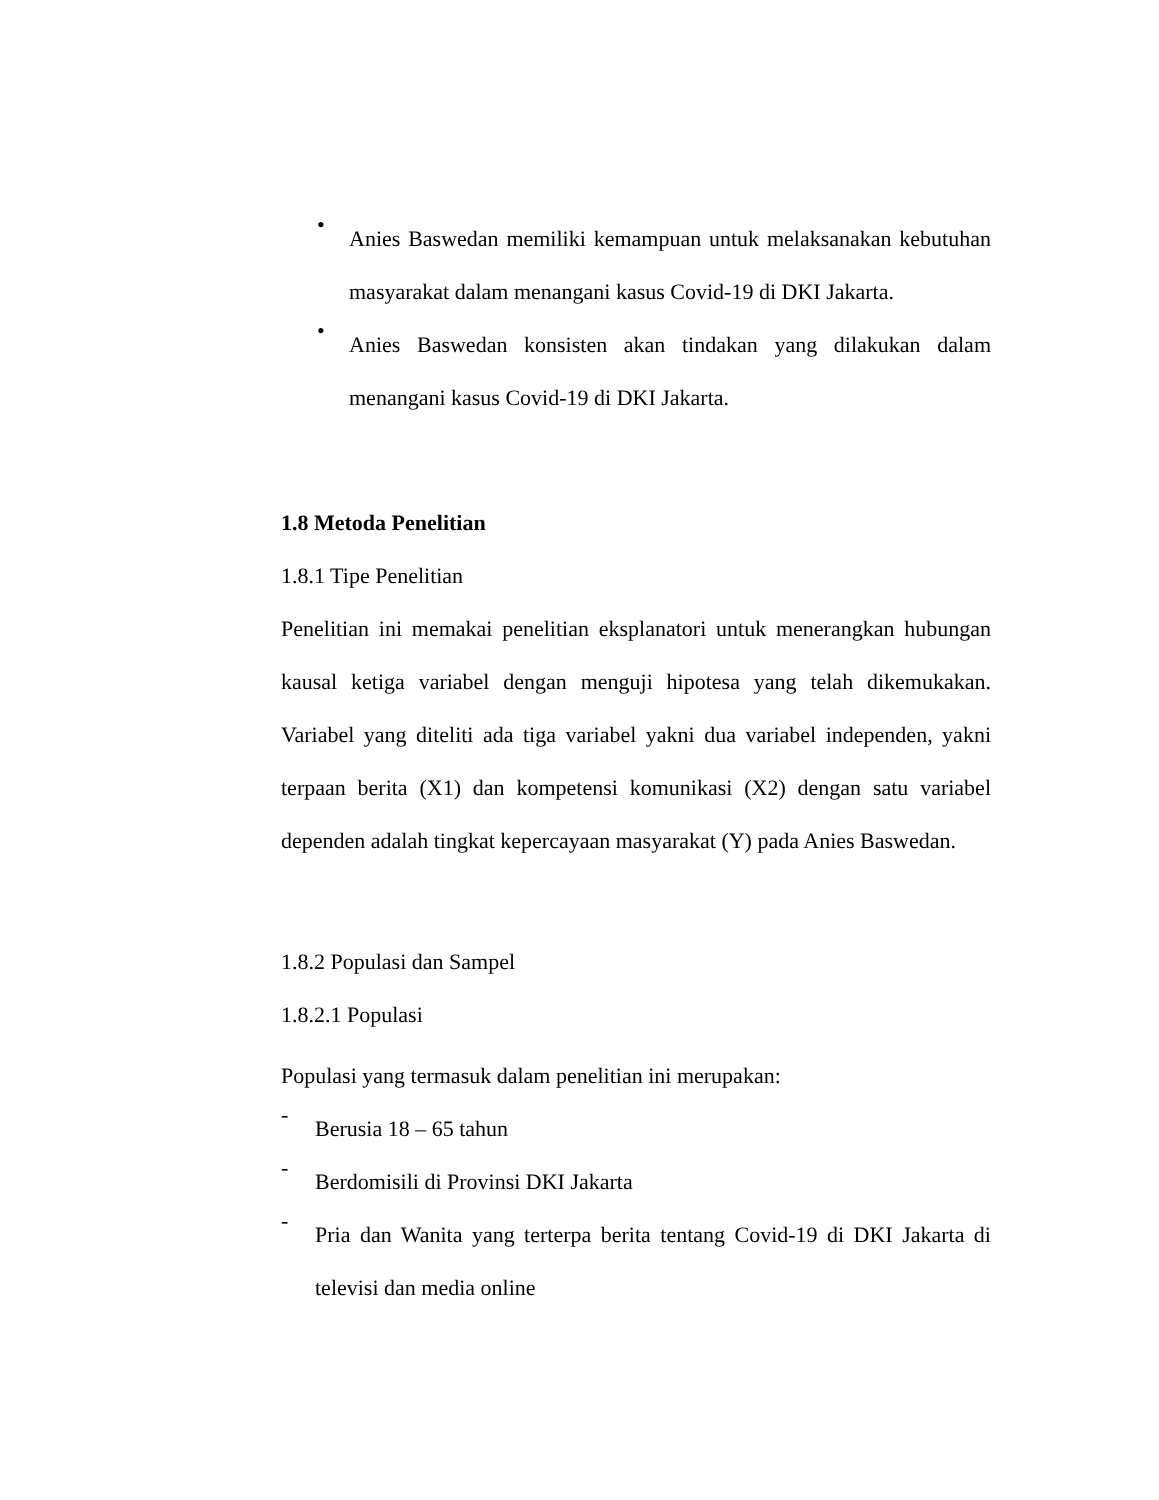• Anies Baswedan memiliki kemampuan untuk melaksanakan kebutuhan masyarakat dalam menangani kasus Covid-19 di DKI Jakarta.
• Anies Baswedan konsisten akan tindakan yang dilakukan dalam menangani kasus Covid-19 di DKI Jakarta.
1.8 Metoda Penelitian
1.8.1 Tipe Penelitian
Penelitian ini memakai penelitian eksplanatori untuk menerangkan hubungan kausal ketiga variabel dengan menguji hipotesa yang telah dikemukakan. Variabel yang diteliti ada tiga variabel yakni dua variabel independen, yakni terpaan berita (X1) dan kompetensi komunikasi (X2) dengan satu variabel dependen adalah tingkat kepercayaan masyarakat (Y) pada Anies Baswedan.
1.8.2 Populasi dan Sampel
1.8.2.1 Populasi
Populasi yang termasuk dalam penelitian ini merupakan:
- Berusia 18 – 65 tahun
- Berdomisili di Provinsi DKI Jakarta
- Pria dan Wanita yang terterpa berita tentang Covid-19 di DKI Jakarta di televisi dan media online